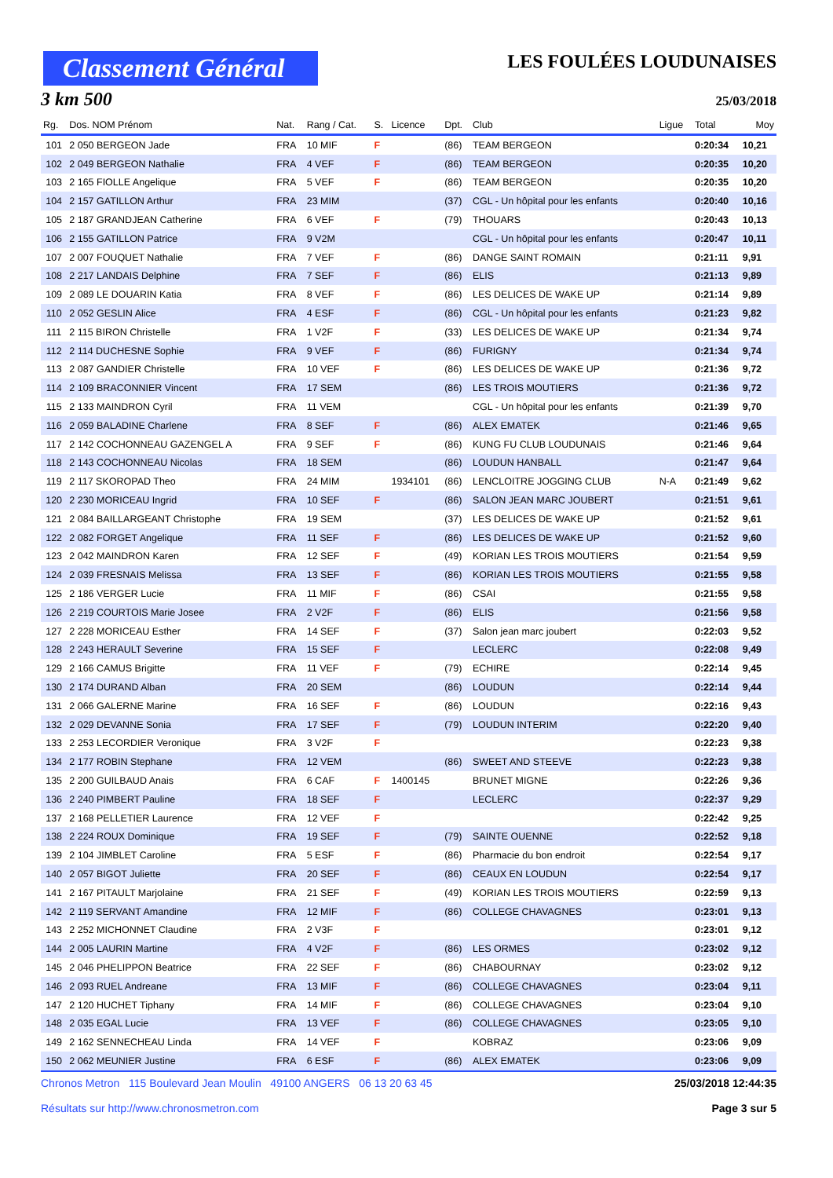Classement Général
LES FOULÉES LOUDUNAISES
3 km 500 25/03/2018
| Rg. | Dos. NOM Prénom | Nat. | Rang / Cat. | S. | Licence | Dpt. | Club | Ligue | Total | Moy |
| --- | --- | --- | --- | --- | --- | --- | --- | --- | --- | --- |
| 101 | 2 050 BERGEON Jade | FRA | 10 MIF | F | | (86) | TEAM BERGEON | | 0:20:34 | 10,21 |
| 102 | 2 049 BERGEON Nathalie | FRA | 4 VEF | F | | (86) | TEAM BERGEON | | 0:20:35 | 10,20 |
| 103 | 2 165 FIOLLE Angelique | FRA | 5 VEF | F | | (86) | TEAM BERGEON | | 0:20:35 | 10,20 |
| 104 | 2 157 GATILLON Arthur | FRA | 23 MIM | | | (37) | CGL - Un hôpital pour les enfants | | 0:20:40 | 10,16 |
| 105 | 2 187 GRANDJEAN Catherine | FRA | 6 VEF | F | | (79) | THOUARS | | 0:20:43 | 10,13 |
| 106 | 2 155 GATILLON Patrice | FRA | 9 V2M | | | | CGL - Un hôpital pour les enfants | | 0:20:47 | 10,11 |
| 107 | 2 007 FOUQUET Nathalie | FRA | 7 VEF | F | | (86) | DANGE SAINT ROMAIN | | 0:21:11 | 9,91 |
| 108 | 2 217 LANDAIS Delphine | FRA | 7 SEF | F | | (86) | ELIS | | 0:21:13 | 9,89 |
| 109 | 2 089 LE DOUARIN Katia | FRA | 8 VEF | F | | (86) | LES DELICES DE WAKE UP | | 0:21:14 | 9,89 |
| 110 | 2 052 GESLIN Alice | FRA | 4 ESF | F | | (86) | CGL - Un hôpital pour les enfants | | 0:21:23 | 9,82 |
| 111 | 2 115 BIRON Christelle | FRA | 1 V2F | F | | (33) | LES DELICES DE WAKE UP | | 0:21:34 | 9,74 |
| 112 | 2 114 DUCHESNE Sophie | FRA | 9 VEF | F | | (86) | FURIGNY | | 0:21:34 | 9,74 |
| 113 | 2 087 GANDIER Christelle | FRA | 10 VEF | F | | (86) | LES DELICES DE WAKE UP | | 0:21:36 | 9,72 |
| 114 | 2 109 BRACONNIER Vincent | FRA | 17 SEM | | | (86) | LES TROIS MOUTIERS | | 0:21:36 | 9,72 |
| 115 | 2 133 MAINDRON Cyril | FRA | 11 VEM | | | | CGL - Un hôpital pour les enfants | | 0:21:39 | 9,70 |
| 116 | 2 059 BALADINE Charlene | FRA | 8 SEF | F | | (86) | ALEX EMATEK | | 0:21:46 | 9,65 |
| 117 | 2 142 COCHONNEAU GAZENGEL A | FRA | 9 SEF | F | | (86) | KUNG FU CLUB LOUDUNAIS | | 0:21:46 | 9,64 |
| 118 | 2 143 COCHONNEAU Nicolas | FRA | 18 SEM | | | (86) | LOUDUN HANBALL | | 0:21:47 | 9,64 |
| 119 | 2 117 SKOROPAD Theo | FRA | 24 MIM | | 1934101 | (86) | LENCLOITRE JOGGING CLUB | N-A | 0:21:49 | 9,62 |
| 120 | 2 230 MORICEAU Ingrid | FRA | 10 SEF | F | | (86) | SALON JEAN MARC JOUBERT | | 0:21:51 | 9,61 |
| 121 | 2 084 BAILLARGEANT Christophe | FRA | 19 SEM | | | (37) | LES DELICES DE WAKE UP | | 0:21:52 | 9,61 |
| 122 | 2 082 FORGET Angelique | FRA | 11 SEF | F | | (86) | LES DELICES DE WAKE UP | | 0:21:52 | 9,60 |
| 123 | 2 042 MAINDRON Karen | FRA | 12 SEF | F | | (49) | KORIAN LES TROIS MOUTIERS | | 0:21:54 | 9,59 |
| 124 | 2 039 FRESNAIS Melissa | FRA | 13 SEF | F | | (86) | KORIAN LES TROIS MOUTIERS | | 0:21:55 | 9,58 |
| 125 | 2 186 VERGER Lucie | FRA | 11 MIF | F | | (86) | CSAI | | 0:21:55 | 9,58 |
| 126 | 2 219 COURTOIS Marie Josee | FRA | 2 V2F | F | | (86) | ELIS | | 0:21:56 | 9,58 |
| 127 | 2 228 MORICEAU Esther | FRA | 14 SEF | F | | (37) | Salon jean marc joubert | | 0:22:03 | 9,52 |
| 128 | 2 243 HERAULT Severine | FRA | 15 SEF | F | | | LECLERC | | 0:22:08 | 9,49 |
| 129 | 2 166 CAMUS Brigitte | FRA | 11 VEF | F | | (79) | ECHIRE | | 0:22:14 | 9,45 |
| 130 | 2 174 DURAND Alban | FRA | 20 SEM | | | (86) | LOUDUN | | 0:22:14 | 9,44 |
| 131 | 2 066 GALERNE Marine | FRA | 16 SEF | F | | (86) | LOUDUN | | 0:22:16 | 9,43 |
| 132 | 2 029 DEVANNE Sonia | FRA | 17 SEF | F | | (79) | LOUDUN INTERIM | | 0:22:20 | 9,40 |
| 133 | 2 253 LECORDIER Veronique | FRA | 3 V2F | F | | | | | 0:22:23 | 9,38 |
| 134 | 2 177 ROBIN Stephane | FRA | 12 VEM | | | (86) | SWEET AND STEEVE | | 0:22:23 | 9,38 |
| 135 | 2 200 GUILBAUD Anais | FRA | 6 CAF | F | 1400145 | | BRUNET MIGNE | | 0:22:26 | 9,36 |
| 136 | 2 240 PIMBERT Pauline | FRA | 18 SEF | F | | | LECLERC | | 0:22:37 | 9,29 |
| 137 | 2 168 PELLETIER Laurence | FRA | 12 VEF | F | | | | | 0:22:42 | 9,25 |
| 138 | 2 224 ROUX Dominique | FRA | 19 SEF | F | | (79) | SAINTE OUENNE | | 0:22:52 | 9,18 |
| 139 | 2 104 JIMBLET Caroline | FRA | 5 ESF | F | | (86) | Pharmacie du bon endroit | | 0:22:54 | 9,17 |
| 140 | 2 057 BIGOT Juliette | FRA | 20 SEF | F | | (86) | CEAUX EN LOUDUN | | 0:22:54 | 9,17 |
| 141 | 2 167 PITAULT Marjolaine | FRA | 21 SEF | F | | (49) | KORIAN LES TROIS MOUTIERS | | 0:22:59 | 9,13 |
| 142 | 2 119 SERVANT Amandine | FRA | 12 MIF | F | | (86) | COLLEGE CHAVAGNES | | 0:23:01 | 9,13 |
| 143 | 2 252 MICHONNET Claudine | FRA | 2 V3F | F | | | | | 0:23:01 | 9,12 |
| 144 | 2 005 LAURIN Martine | FRA | 4 V2F | F | | (86) | LES ORMES | | 0:23:02 | 9,12 |
| 145 | 2 046 PHELIPPON Beatrice | FRA | 22 SEF | F | | (86) | CHABOURNAY | | 0:23:02 | 9,12 |
| 146 | 2 093 RUEL Andreane | FRA | 13 MIF | F | | (86) | COLLEGE CHAVAGNES | | 0:23:04 | 9,11 |
| 147 | 2 120 HUCHET Tiphany | FRA | 14 MIF | F | | (86) | COLLEGE CHAVAGNES | | 0:23:04 | 9,10 |
| 148 | 2 035 EGAL Lucie | FRA | 13 VEF | F | | (86) | COLLEGE CHAVAGNES | | 0:23:05 | 9,10 |
| 149 | 2 162 SENNECHEAU Linda | FRA | 14 VEF | F | | | KOBRAZ | | 0:23:06 | 9,09 |
| 150 | 2 062 MEUNIER Justine | FRA | 6 ESF | F | | (86) | ALEX EMATEK | | 0:23:06 | 9,09 |
Chronos Metron 115 Boulevard Jean Moulin 49100 ANGERS 06 13 20 63 45
Résultats sur http://www.chronosmetron.com
25/03/2018 12:44:35
Page 3 sur 5